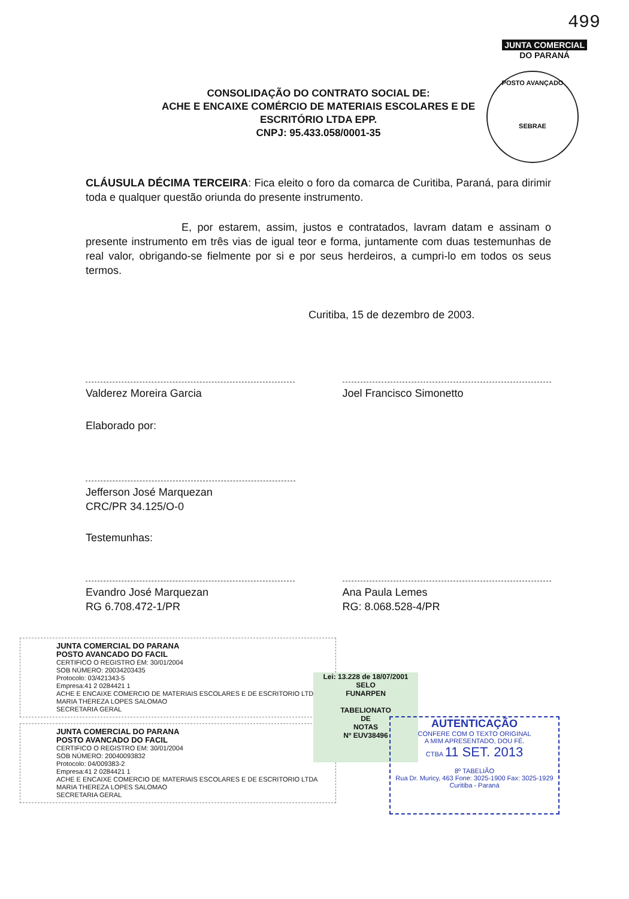499
JUNTA COMERCIAL
DO PARANÁ
POSTO AVANÇADO
SEBRAE
CONSOLIDAÇÃO DO CONTRATO SOCIAL DE:
ACHE E ENCAIXE COMÉRCIO DE MATERIAIS ESCOLARES E DE
ESCRITÓRIO LTDA EPP.
CNPJ: 95.433.058/0001-35
CLÁUSULA DÉCIMA TERCEIRA: Fica eleito o foro da comarca de Curitiba, Paraná, para dirimir toda e qualquer questão oriunda do presente instrumento.
E, por estarem, assim, justos e contratados, lavram datam e assinam o presente instrumento em três vias de igual teor e forma, juntamente com duas testemunhas de real valor, obrigando-se fielmente por si e por seus herdeiros, a cumpri-lo em todos os seus termos.
Curitiba, 15 de dezembro de 2003.
Valderez Moreira Garcia Joel Francisco Simonetto
Elaborado por:
Jefferson José Marquezan
CRC/PR 34.125/O-0
Testemunhas:
Evandro José Marquezan
RG 6.708.472-1/PR
Ana Paula Lemes
RG: 8.068.528-4/PR
JUNTA COMERCIAL DO PARANA
POSTO AVANCADO DO FACIL
CERTIFICO O REGISTRO EM: 30/01/2004
SOB NÚMERO: 20034203435
Protocolo: 03/421343-5
Empresa:41 2 0284421 1
ACHE E ENCAIXE COMERCIO DE MATERIAIS ESCOLARES E DE ESCRITORIO LTDA MARIA THEREZA LOPES SALOMAO
SECRETARIA GERAL
JUNTA COMERCIAL DO PARANA
POSTO AVANCADO DO FACIL
CERTIFICO O REGISTRO EM: 30/01/2004
SOB NÚMERO: 20040093832
Protocolo: 04/009383-2
Empresa:41 2 0284421 1
ACHE E ENCAIXE COMERCIO DE MATERIAIS ESCOLARES E DE ESCRITORIO LTDA MARIA THEREZA LOPES SALOMAO
SECRETARIA GERAL
Lei: 13.228 de 18/07/2001
SELO
FUNARPEN
TABELIONATO
DE
NOTAS
Nº EUV38496
AUTENTICAÇÃO
CONFERE COM O TEXTO ORIGINAL
A MIM APRESENTADO, DOU FÉ.
CTBA 11 SET. 2013
8º TABELIÃO
Rua Dr. Muricy, 463 Fone: 3025-1900 Fax: 3025-1929 Curitiba - Paraná